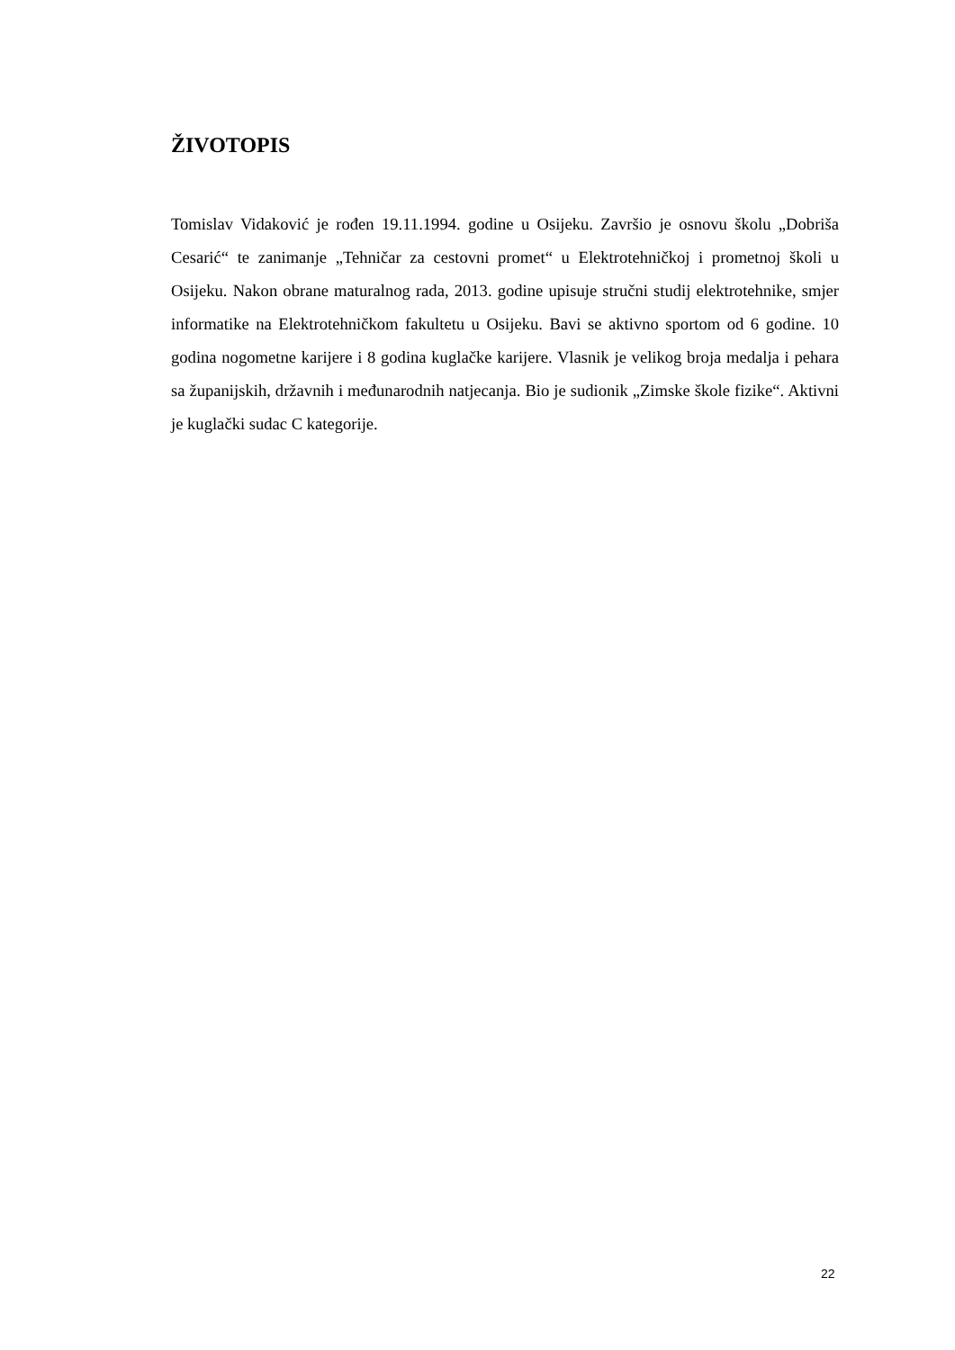ŽIVOTOPIS
Tomislav Vidaković je rođen 19.11.1994. godine u Osijeku. Završio je osnovu školu „Dobriša Cesarić“ te zanimanje „Tehničar za cestovni promet“ u Elektrotehničkoj i prometnoj školi u Osijeku. Nakon obrane maturalnog rada, 2013. godine upisuje stručni studij elektrotehnike, smjer informatike na Elektrotehničkom fakultetu u Osijeku. Bavi se aktivno sportom od 6 godine. 10 godina nogometne karijere i 8 godina kuglačke karijere. Vlasnik je velikog broja medalja i pehara sa županijskih, državnih i međunarodnih natjecanja. Bio je sudionik „Zimske škole fizike“. Aktivni je kuglački sudac C kategorije.
22